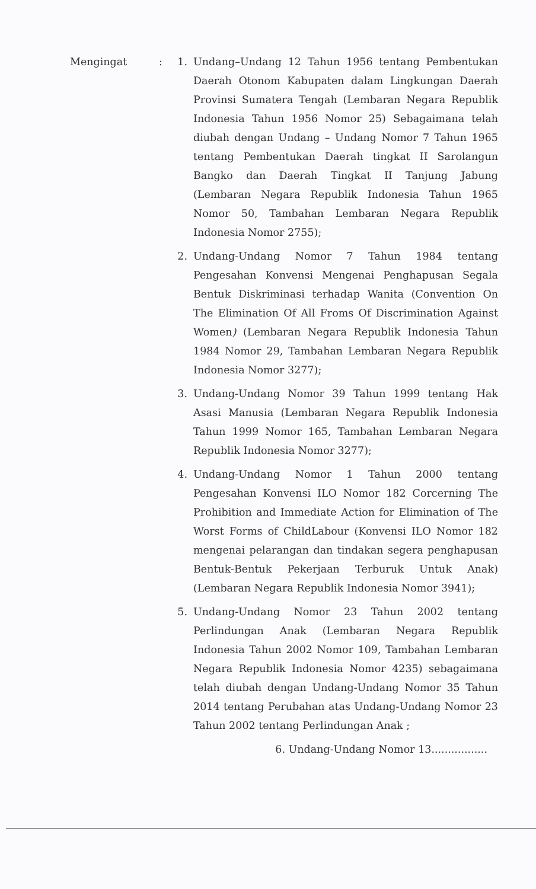Mengingat : 1. Undang–Undang 12 Tahun 1956 tentang Pembentukan Daerah Otonom Kabupaten dalam Lingkungan Daerah Provinsi Sumatera Tengah (Lembaran Negara Republik Indonesia Tahun 1956 Nomor 25) Sebagaimana telah diubah dengan Undang – Undang Nomor 7 Tahun 1965 tentang Pembentukan Daerah tingkat II Sarolangun Bangko dan Daerah Tingkat II Tanjung Jabung (Lembaran Negara Republik Indonesia Tahun 1965 Nomor 50, Tambahan Lembaran Negara Republik Indonesia Nomor 2755);
2. Undang-Undang Nomor 7 Tahun 1984 tentang Pengesahan Konvensi Mengenai Penghapusan Segala Bentuk Diskriminasi terhadap Wanita (Convention On The Elimination Of All Froms Of Discrimination Against Women) (Lembaran Negara Republik Indonesia Tahun 1984 Nomor 29, Tambahan Lembaran Negara Republik Indonesia Nomor 3277);
3. Undang-Undang Nomor 39 Tahun 1999 tentang Hak Asasi Manusia (Lembaran Negara Republik Indonesia Tahun 1999 Nomor 165, Tambahan Lembaran Negara Republik Indonesia Nomor 3277);
4. Undang-Undang Nomor 1 Tahun 2000 tentang Pengesahan Konvensi ILO Nomor 182 Corcerning The Prohibition and Immediate Action for Elimination of The Worst Forms of ChildLabour (Konvensi ILO Nomor 182 mengenai pelarangan dan tindakan segera penghapusan Bentuk-Bentuk Pekerjaan Terburuk Untuk Anak) (Lembaran Negara Republik Indonesia Nomor 3941);
5. Undang-Undang Nomor 23 Tahun 2002 tentang Perlindungan Anak (Lembaran Negara Republik Indonesia Tahun 2002 Nomor 109, Tambahan Lembaran Negara Republik Indonesia Nomor 4235) sebagaimana telah diubah dengan Undang-Undang Nomor 35 Tahun 2014 tentang Perubahan atas Undang-Undang Nomor 23 Tahun 2002 tentang Perlindungan Anak ;
6. Undang-Undang Nomor 13.................